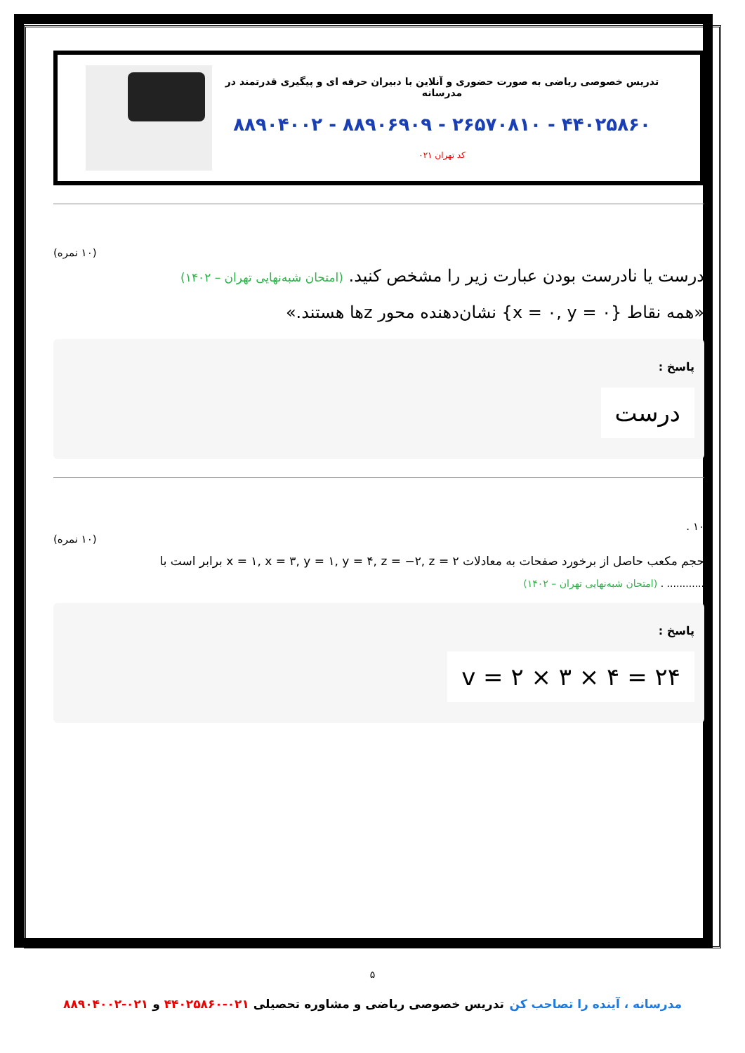تدریس خصوصی ریاضی به صورت حضوری و آنلاین با دبیران حرفه ای و پیگیری قدرتمند در مدرسانه
۸۸۹۰۴۰۰۲ - ۸۸۹۰۶۹۰۹ - ۲۶۵۷۰۸۱۰ - ۴۴۰۲۵۸۶۰
کد تهران ۰۲۱
(۱۰ نمره)
درست یا نادرست بودن عبارت زیر را مشخص کنید. (امتحان شبه‌نهایی تهران – ۱۴۰۲)
«همه نقاط {x = ۰, y = ۰} نشان‌دهنده محور zها هستند.»
پاسخ :
درست
۱۰ .
(۱۰ نمره)
حجم مکعب حاصل از برخورد صفحات به معادلات x = ۱, x = ۳, y = ۱, y = ۴, z = −۲, z = ۲ برابر است با
............ . (امتحان شبه‌نهایی تهران – ۱۴۰۲)
پاسخ :
v = ۲ × ۳ × ۴ = ۲۴
۵
مدرسانه ، آینده را تصاحب کن تدریس خصوصی ریاضی و مشاوره تحصیلی ۰۲۱-۴۴۰۲۵۸۶۰ و ۰۲۱-۸۸۹۰۴۰۰۲